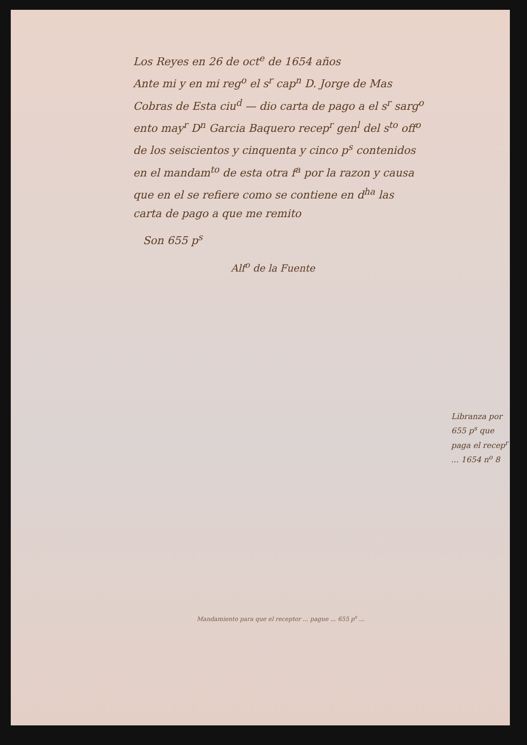Los Reyes en 26 de oct<sup>e</sup> de 1654 años
Ante mi y en mi reg<sup>o</sup> el s<sup>r</sup> cap<sup>n</sup> D. Jorge de Mas
Cobras de Esta ciu<sup>d</sup> — dio carta de pago a el s<sup>r</sup> sarg<sup>o</sup>
ento may<sup>r</sup> D<sup>n</sup> Garcia Baquero recep<sup>r</sup> gen<sup>l</sup> del s<sup>to</sup> off<sup>o</sup>
de los seiscientos y cinquenta y cinco p<sup>s</sup> contenidos
en el mandam<sup>to</sup> de esta otra f<sup>a</sup> por la razon y causa
que en el se refiere como se contiene en d<sup>ha</sup> las
carta de pago a que me remito
Son 655 p<sup>s</sup>
Alf<sup>o</sup> de la Fuente
Libranza por 655 p<sup>s</sup> que paga el recep<sup>r</sup> ... 1654 n<sup>o</sup> 8
Mandamiento para que el receptor ... pague ... 655 p<sup>s</sup> ...